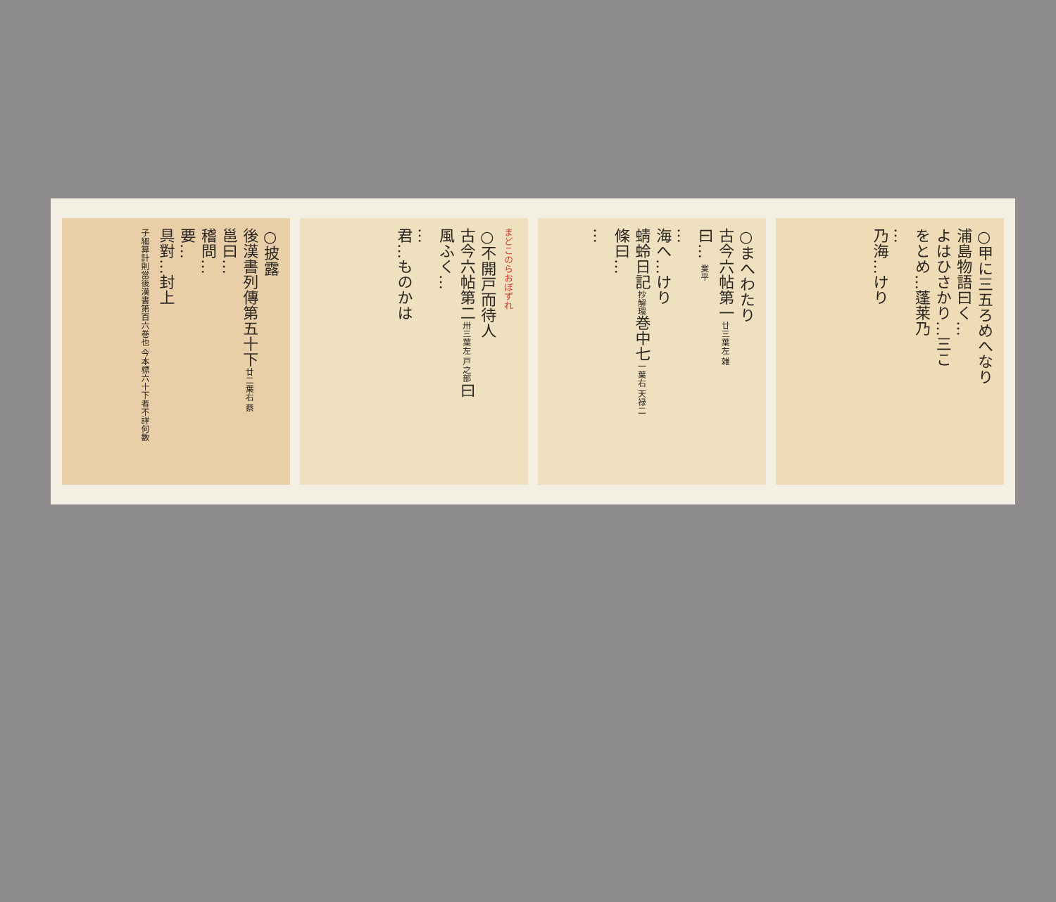○甲に三五ろめへなり
浦島物語曰く…
よはひさかり…三こ
をとめ…蓬莱乃
…
乃海…けり
○まへわたり
古今六帖第一廿三葉左 雑
曰… 業平
…
海へ…けり
蜻蛉日記抄解環巻中七一葉右 天禄二
條曰…
…
まどこのらおぼずれ
○不開戸而待人
古今六帖第二卅三葉左 戸之部曰
風ふく…
…
君…ものかは
○披露
後漢書列傳第五十下廿二葉右 蔡
邕曰…
稽問…
要…
具對…封上
子細算計則當後漢書第百六巻也 今本標六十下者不詳何數